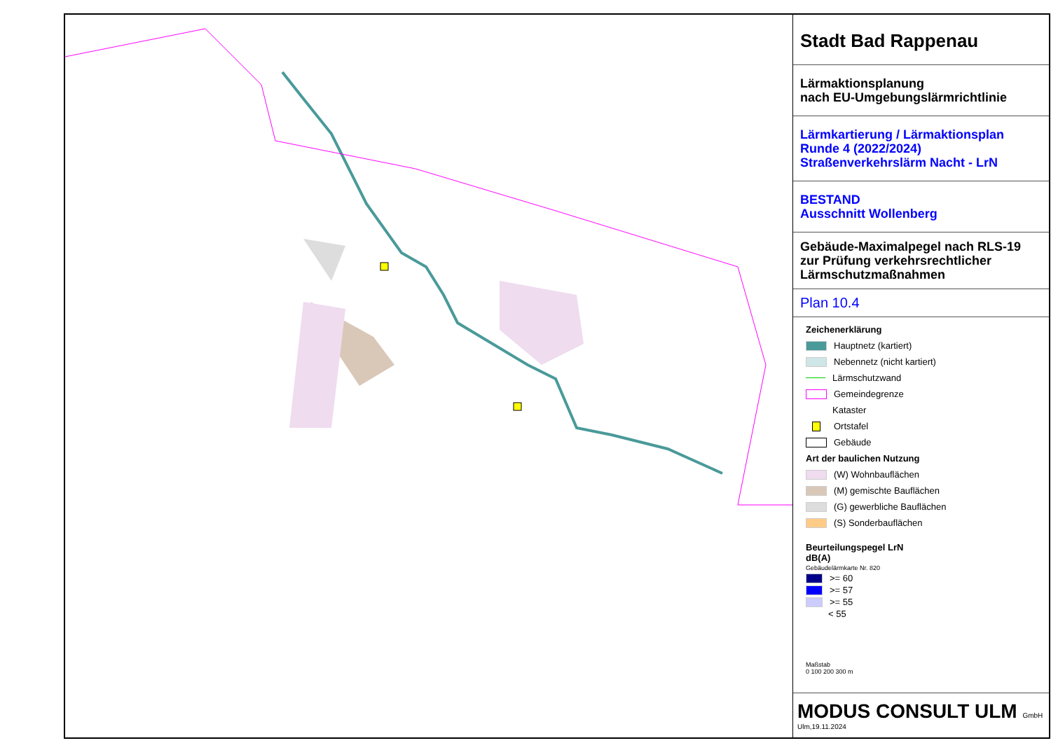Stadt Bad Rappenau
Lärmaktionsplanung
nach EU-Umgebungslärmrichtlinie
Lärmkartierung / Lärmaktionsplan
Runde 4 (2022/2024)
Straßenverkehrslärm Nacht - LrN
BESTAND
Ausschnitt Wollenberg
Gebäude-Maximalpegel nach RLS-19
zur Prüfung verkehrsrechtlicher
Lärmschutzmaßnahmen
Plan 10.4
Zeichenerklärung
Hauptnetz (kartiert)
Nebennetz (nicht kartiert)
Lärmschutzwand
Gemeindegrenze
Kataster
Ortstafel
Gebäude
Art der baulichen Nutzung
(W) Wohnbauflächen
(M) gemischte Bauflächen
(G) gewerbliche Bauflächen
(S) Sonderbauflächen
Beurteilungspegel LrN
dB(A)
Gebäudelärmkarte Nr. 820
>= 60
>= 57
>= 55
< 55
Maßstab
0 100 200 300 m
MODUS CONSULT ULM GmbH
Ulm,19.11.2024